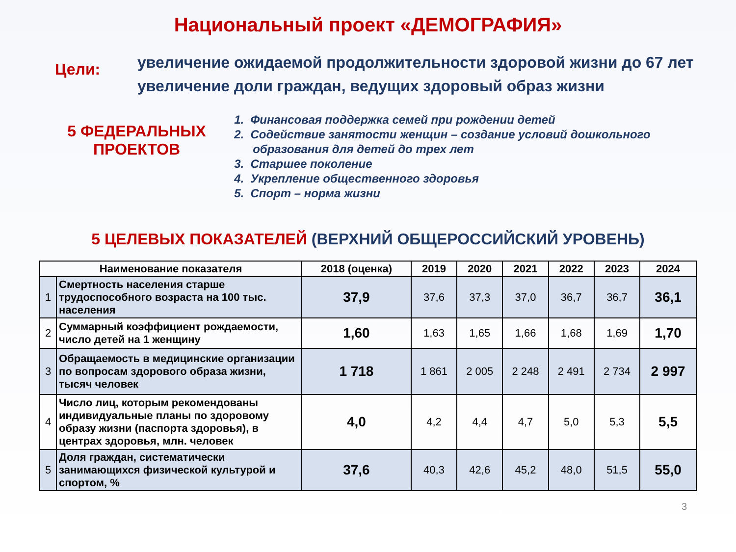Национальный проект «ДЕМОГРАФИЯ»
Цели:
увеличение ожидаемой продолжительности здоровой жизни до 67 лет
увеличение доли граждан, ведущих здоровый образ жизни
5 ФЕДЕРАЛЬНЫХ
ПРОЕКТОВ
1. Финансовая поддержка семей при рождении детей
2. Содействие занятости женщин – создание условий дошкольного образования для детей до трех лет
3. Старшее поколение
4. Укрепление общественного здоровья
5. Спорт – норма жизни
5 ЦЕЛЕВЫХ ПОКАЗАТЕЛЕЙ (ВЕРХНИЙ ОБЩЕРОССИЙСКИЙ УРОВЕНЬ)
| Наименование показателя | | 2018 (оценка) | 2019 | 2020 | 2021 | 2022 | 2023 | 2024 |
| --- | --- | --- | --- | --- | --- | --- | --- | --- |
| 1 | Смертность населения старше трудоспособного возраста на 100 тыс. населения | 37,9 | 37,6 | 37,3 | 37,0 | 36,7 | 36,7 | 36,1 |
| 2 | Суммарный коэффициент рождаемости, число детей на 1 женщину | 1,60 | 1,63 | 1,65 | 1,66 | 1,68 | 1,69 | 1,70 |
| 3 | Обращаемость в медицинские организации по вопросам здорового образа жизни, тысяч человек | 1 718 | 1 861 | 2 005 | 2 248 | 2 491 | 2 734 | 2 997 |
| 4 | Число лиц, которым рекомендованы индивидуальные планы по здоровому образу жизни (паспорта здоровья), в центрах здоровья, млн. человек | 4,0 | 4,2 | 4,4 | 4,7 | 5,0 | 5,3 | 5,5 |
| 5 | Доля граждан, систематически занимающихся физической культурой и спортом, % | 37,6 | 40,3 | 42,6 | 45,2 | 48,0 | 51,5 | 55,0 |
3